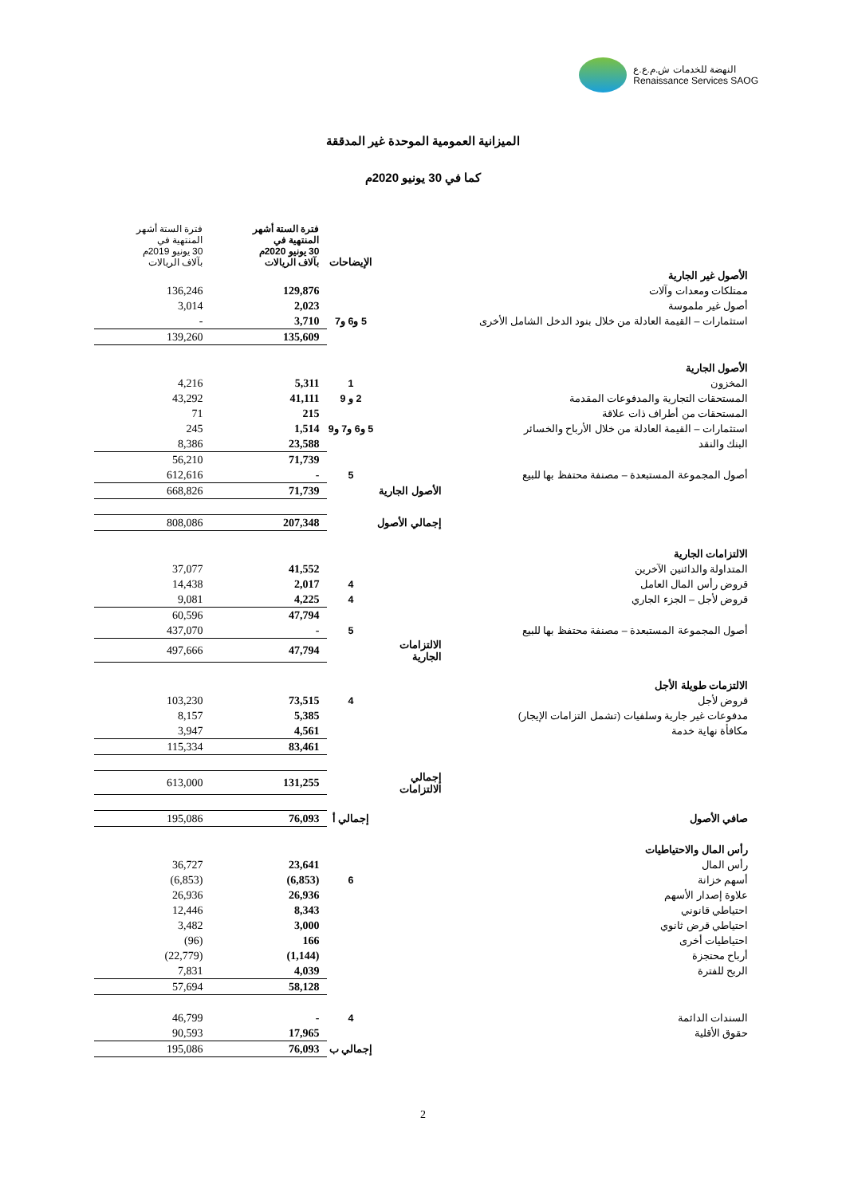النهضة للخدمات ش.م.ع.ع
Renaissance Services SAOG
الميزانية العمومية الموحدة غير المدققة
كما في 30 يونيو 2020م
| | | الإيضاحات | فترة الستة أشهر المنتهية في 30 يونيو 2020م بآلاف الريالات | فترة الستة أشهر المنتهية في 30 يونيو 2019م بآلاف الريالات |
| --- | --- | --- | --- | --- |
| الأصول غير الجارية | | | | |
| ممتلكات ومعدات وآلات | | | 129,876 | 136,246 |
| أصول غير ملموسة | | | 2,023 | 3,014 |
| استثمارات – القيمة العادلة من خلال بنود الدخل الشامل الأخرى | | 5 و6 و7 | 3,710 | - |
| | | | 135,609 | 139,260 |
| الأصول الجارية | | | | |
| المخزون | | 1 | 5,311 | 4,216 |
| المستحقات التجارية والمدفوعات المقدمة | | 2 و 9 | 41,111 | 43,292 |
| المستحقات من أطراف ذات علاقة | | | 215 | 71 |
| استثمارات – القيمة العادلة من خلال الأرباح والخسائر | | 5 و6 و7 و9 | 1,514 | 245 |
| البنك والنقد | | | 23,588 | 8,386 |
| | | | 71,739 | 56,210 |
| أصول المجموعة المستبعدة – مصنفة محتفظ بها للبيع | | 5 | - | 612,616 |
| | الأصول الجارية | | 71,739 | 668,826 |
| | إجمالي الأصول | | 207,348 | 808,086 |
| الالتزامات الجارية | | | | |
| المتداولة والدائنين الآخرين | | | 41,552 | 37,077 |
| قروض رأس المال العامل | | 4 | 2,017 | 14,438 |
| قروض لأجل – الجزء الجاري | | 4 | 4,225 | 9,081 |
| | | | 47,794 | 60,596 |
| أصول المجموعة المستبعدة – مصنفة محتفظ بها للبيع | | 5 | - | 437,070 |
| | الالتزامات الجارية | | 47,794 | 497,666 |
| الالتزمات طويلة الأجل | | | | |
| قروض لأجل | | 4 | 73,515 | 103,230 |
| مدفوعات غير جارية وسلفيات (تشمل التزامات الإيجار) | | | 5,385 | 8,157 |
| مكافأة نهاية خدمة | | | 4,561 | 3,947 |
| | | | 83,461 | 115,334 |
| | إجمالي الالتزامات | | 131,255 | 613,000 |
| صافي الأصول | | إجمالي أ | 76,093 | 195,086 |
| رأس المال والاحتياطيات | | | | |
| رأس المال | | | 23,641 | 36,727 |
| أسهم خزانة | | 6 | (6,853) | (6,853) |
| علاوة إصدار الأسهم | | | 26,936 | 26,936 |
| احتياطي قانوني | | | 8,343 | 12,446 |
| احتياطي قرض ثانوي | | | 3,000 | 3,482 |
| احتياطيات أخرى | | | 166 | (96) |
| أرباح محتجزة | | | (1,144) | (22,779) |
| الربح للفترة | | | 4,039 | 7,831 |
| | | | 58,128 | 57,694 |
| السندات الدائمة | | 4 | - | 46,799 |
| حقوق الأقلية | | | 17,965 | 90,593 |
| | | إجمالي ب | 76,093 | 195,086 |
2